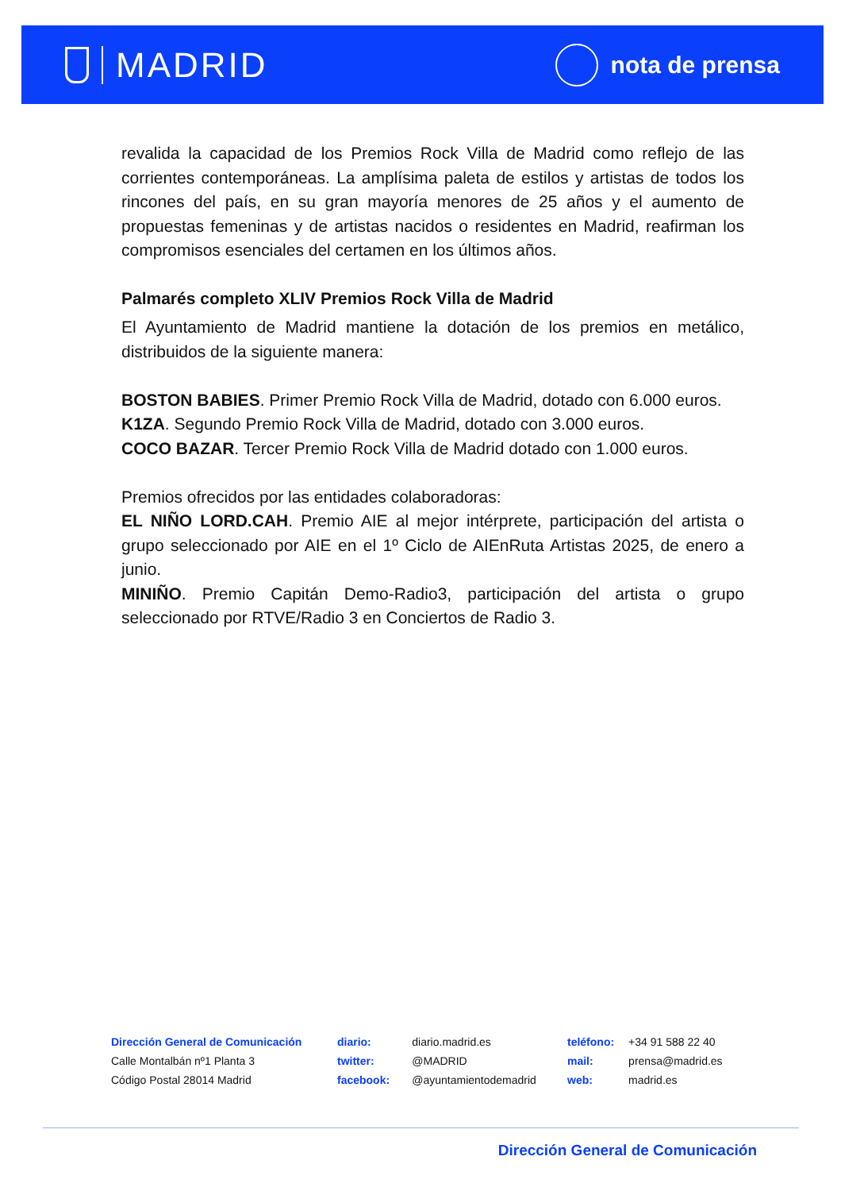MADRID
nota de prensa
revalida la capacidad de los Premios Rock Villa de Madrid como reflejo de las corrientes contemporáneas. La amplísima paleta de estilos y artistas de todos los rincones del país, en su gran mayoría menores de 25 años y el aumento de propuestas femeninas y de artistas nacidos o residentes en Madrid, reafirman los compromisos esenciales del certamen en los últimos años.
Palmarés completo XLIV Premios Rock Villa de Madrid
El Ayuntamiento de Madrid mantiene la dotación de los premios en metálico, distribuidos de la siguiente manera:
BOSTON BABIES. Primer Premio Rock Villa de Madrid, dotado con 6.000 euros.
K1ZA. Segundo Premio Rock Villa de Madrid, dotado con 3.000 euros.
COCO BAZAR. Tercer Premio Rock Villa de Madrid dotado con 1.000 euros.
Premios ofrecidos por las entidades colaboradoras:
EL NIÑO LORD.CAH. Premio AIE al mejor intérprete, participación del artista o grupo seleccionado por AIE en el 1º Ciclo de AIEnRuta Artistas 2025, de enero a junio.
MINIÑO. Premio Capitán Demo-Radio3, participación del artista o grupo seleccionado por RTVE/Radio 3 en Conciertos de Radio 3.
Dirección General de Comunicación
Calle Montalbán nº1 Planta 3
Código Postal 28014 Madrid
| diario: | diario.madrid.es |
| twitter: | @MADRID |
| facebook: | @ayuntamientodemadrid |
| teléfono: | +34 91 588 22 40 |
| mail: | prensa@madrid.es |
| web: | madrid.es |
Dirección General de Comunicación